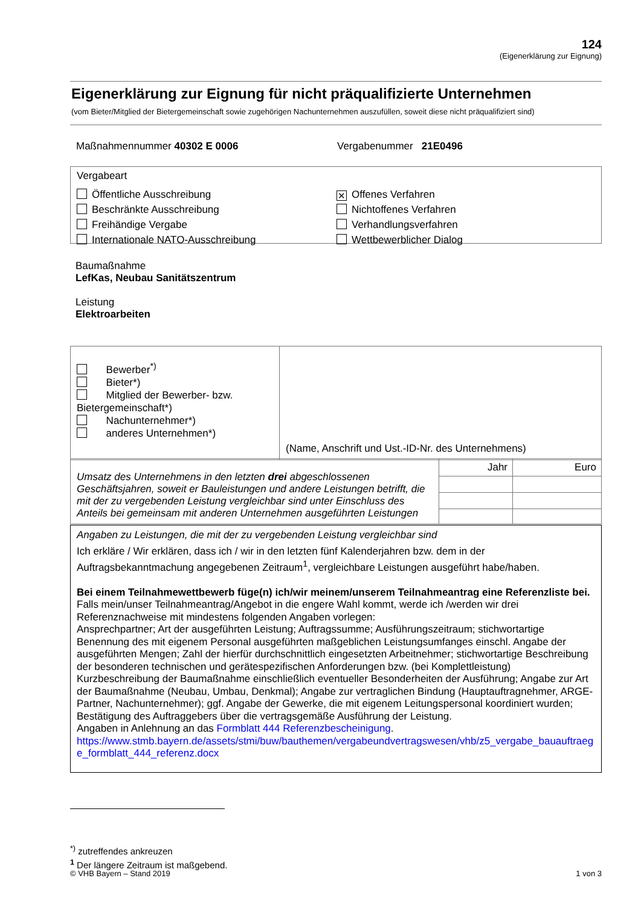124
(Eigenerklärung zur Eignung)
Eigenerklärung zur Eignung für nicht präqualifizierte Unternehmen
(vom Bieter/Mitglied der Bietergemeinschaft sowie zugehörigen Nachunternehmen auszufüllen, soweit diese nicht präqualifiziert sind)
Maßnahmennummer 40302 E 0006 Vergabenummer 21E0496
Vergabeart
Öffentliche Ausschreibung
Beschränkte Ausschreibung
Freihändige Vergabe
Internationale NATO-Ausschreibung
✕ Offenes Verfahren
Nichtoffenes Verfahren
Verhandlungsverfahren
Wettbewerblicher Dialog
Baumaßnahme
LefKas, Neubau Sanitätszentrum
Leistung
Elektroarbeiten
| Bewerber<sup>*)</sup> Bieter*) Mitglied der Bewerber- bzw. Bietergemeinschaft*) Nachunternehmer*) anderes Unternehmen*) | (Name, Anschrift und Ust.-ID-Nr. des Unternehmens) |
| Umsatz des Unternehmens in den letzten drei abgeschlossenen Geschäftsjahren, soweit er Bauleistungen und andere Leistungen betrifft, die mit der zu vergebenden Leistung vergleichbar sind unter Einschluss des Anteils bei gemeinsam mit anderen Unternehmen ausgeführten Leistungen | Jahr | Euro |
Angaben zu Leistungen, die mit der zu vergebenden Leistung vergleichbar sind
Ich erkläre / Wir erklären, dass ich / wir in den letzten fünf Kalenderjahren bzw. dem in der Auftragsbekanntmachung angegebenen Zeitraum<sup>1</sup>, vergleichbare Leistungen ausgeführt habe/haben.
Bei einem Teilnahmewettbewerb füge(n) ich/wir meinem/unserem Teilnahmeantrag eine Referenzliste bei.
Falls mein/unser Teilnahmeantrag/Angebot in die engere Wahl kommt, werde ich /werden wir drei Referenznachweise mit mindestens folgenden Angaben vorlegen:
Ansprechpartner; Art der ausgeführten Leistung; Auftragssumme; Ausführungszeitraum; stichwortartige Benennung des mit eigenem Personal ausgeführten maßgeblichen Leistungsumfanges einschl. Angabe der ausgeführten Mengen; Zahl der hierfür durchschnittlich eingesetzten Arbeitnehmer; stichwortartige Beschreibung der besonderen technischen und gerätespezifischen Anforderungen bzw. (bei Komplettleistung) Kurzbeschreibung der Baumaßnahme einschließlich eventueller Besonderheiten der Ausführung; Angabe zur Art der Baumaßnahme (Neubau, Umbau, Denkmal); Angabe zur vertraglichen Bindung (Hauptauftragnehmer, ARGE-Partner, Nachunternehmer); ggf. Angabe der Gewerke, die mit eigenem Leitungspersonal koordiniert wurden; Bestätigung des Auftraggebers über die vertragsgemäße Ausführung der Leistung.
Angaben in Anlehnung an das Formblatt 444 Referenzbescheinigung.
https://www.stmb.bayern.de/assets/stmi/buw/bauthemen/vergabeundvertragswesen/vhb/z5_vergabe_bauauftraege_formblatt_444_referenz.docx
<sup>*)</sup> zutreffendes ankreuzen
<sup>1</sup> Der längere Zeitraum ist maßgebend.
© VHB Bayern – Stand 2019 1 von 3